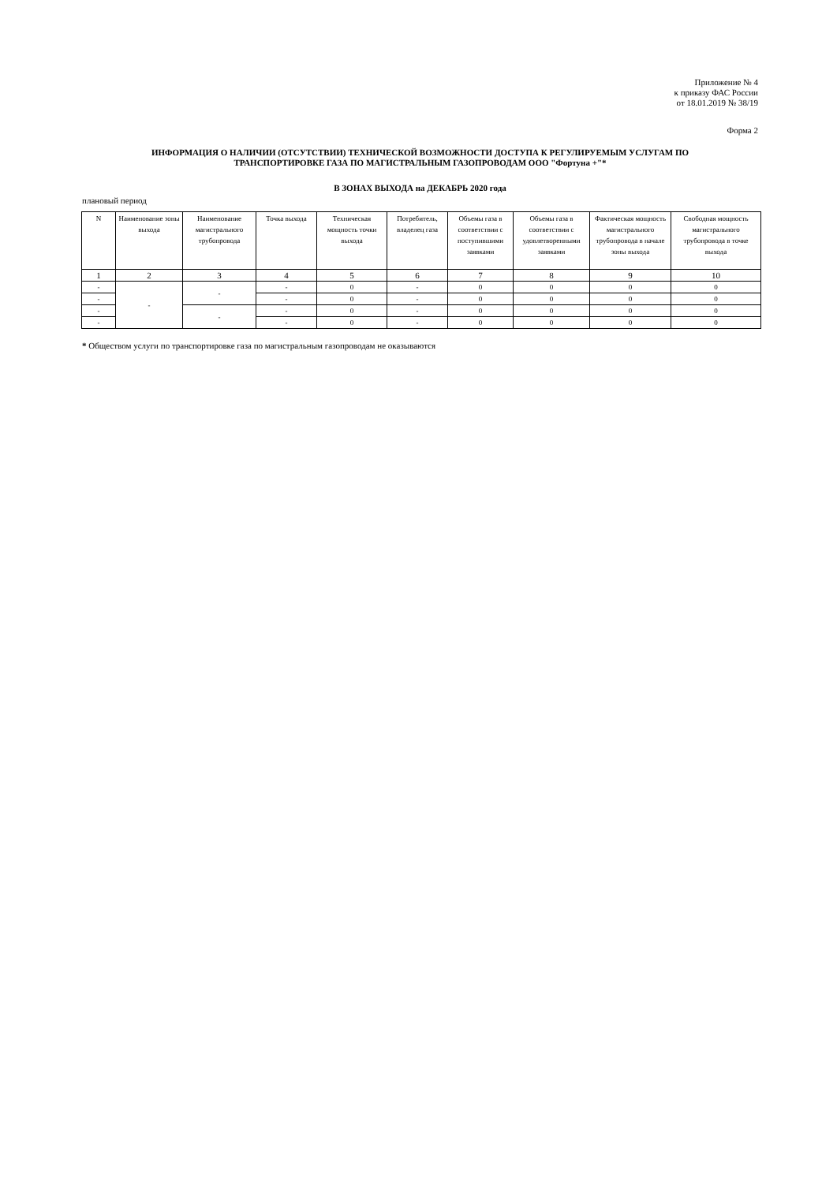Приложение № 4
к приказу ФАС России
от 18.01.2019 № 38/19
Форма 2
ИНФОРМАЦИЯ О НАЛИЧИИ (ОТСУТСТВИИ) ТЕХНИЧЕСКОЙ ВОЗМОЖНОСТИ ДОСТУПА К РЕГУЛИРУЕМЫМ УСЛУГАМ ПО
ТРАНСПОРТИРОВКЕ ГАЗА ПО МАГИСТРАЛЬНЫМ ГАЗОПРОВОДАМ ООО "Фортуна +"*
В ЗОНАХ ВЫХОДА на ДЕКАБРЬ 2020 года
плановый период
| N | Наименование зоны выхода | Наименование магистрального трубопровода | Точка выхода | Техническая мощность точки выхода | Потребитель, владелец газа | Объемы газа в соответствии с поступившими заявками | Объемы газа в соответствии с удовлетворенными заявками | Фактическая мощность магистрального трубопровода в начале зоны выхода | Свободная мощность магистрального трубопровода в точке выхода |
| --- | --- | --- | --- | --- | --- | --- | --- | --- | --- |
| 1 | 2 | 3 | 4 | 5 | 6 | 7 | 8 | 9 | 10 |
| - | - | - | - | 0 | - | 0 | 0 | 0 | 0 |
| - | | | - | 0 | - | 0 | 0 | 0 | 0 |
| - | | - | - | 0 | - | 0 | 0 | 0 | 0 |
| - | | | - | 0 | - | 0 | 0 | 0 | 0 |
* Обществом услуги по транспортировке газа по магистральным газопроводам не оказываются